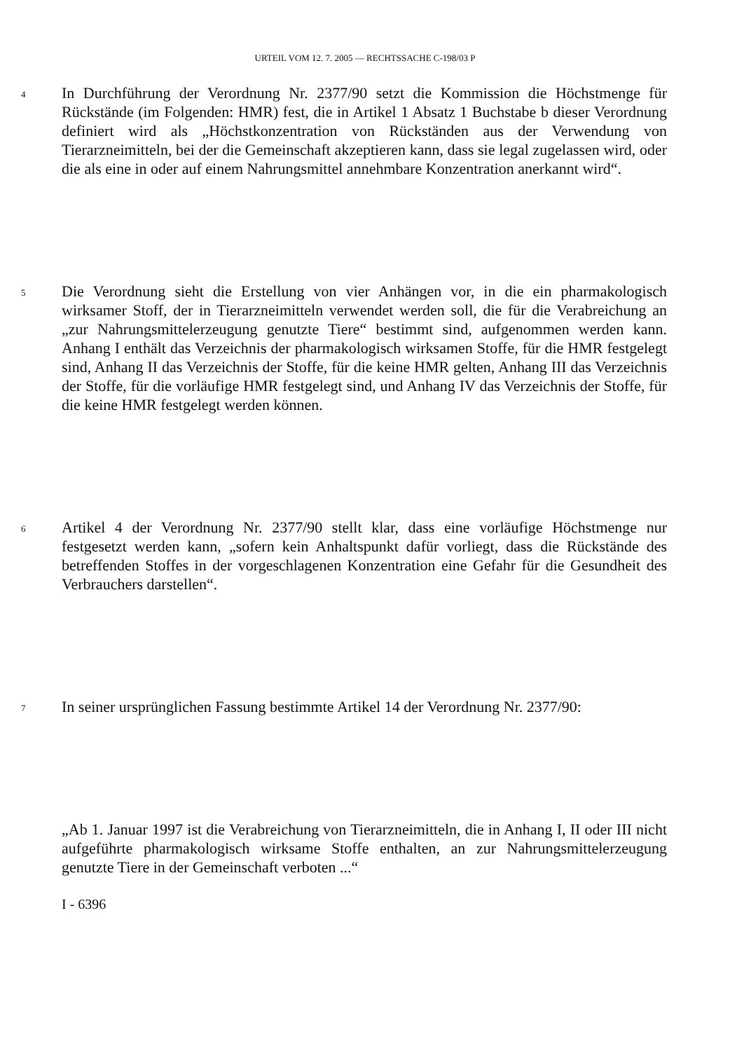URTEIL VOM 12. 7. 2005 — RECHTSSACHE C-198/03 P
4
In Durchführung der Verordnung Nr. 2377/90 setzt die Kommission die Höchstmenge für Rückstände (im Folgenden: HMR) fest, die in Artikel 1 Absatz 1 Buchstabe b dieser Verordnung definiert wird als „Höchstkonzentration von Rückständen aus der Verwendung von Tierarzneimitteln, bei der die Gemeinschaft akzeptieren kann, dass sie legal zugelassen wird, oder die als eine in oder auf einem Nahrungsmittel annehmbare Konzentration anerkannt wird“.
5
Die Verordnung sieht die Erstellung von vier Anhängen vor, in die ein pharmakologisch wirksamer Stoff, der in Tierarzneimitteln verwendet werden soll, die für die Verabreichung an „zur Nahrungsmittelerzeugung genutzte Tiere“ bestimmt sind, aufgenommen werden kann. Anhang I enthält das Verzeichnis der pharmakologisch wirksamen Stoffe, für die HMR festgelegt sind, Anhang II das Verzeichnis der Stoffe, für die keine HMR gelten, Anhang III das Verzeichnis der Stoffe, für die vorläufige HMR festgelegt sind, und Anhang IV das Verzeichnis der Stoffe, für die keine HMR festgelegt werden können.
6
Artikel 4 der Verordnung Nr. 2377/90 stellt klar, dass eine vorläufige Höchstmenge nur festgesetzt werden kann, „sofern kein Anhaltspunkt dafür vorliegt, dass die Rückstände des betreffenden Stoffes in der vorgeschlagenen Konzentration eine Gefahr für die Gesundheit des Verbrauchers darstellen“.
7
In seiner ursprünglichen Fassung bestimmte Artikel 14 der Verordnung Nr. 2377/90:
„Ab 1. Januar 1997 ist die Verabreichung von Tierarzneimitteln, die in Anhang I, II oder III nicht aufgeführte pharmakologisch wirksame Stoffe enthalten, an zur Nahrungsmittelerzeugung genutzte Tiere in der Gemeinschaft verboten ...“
I - 6396